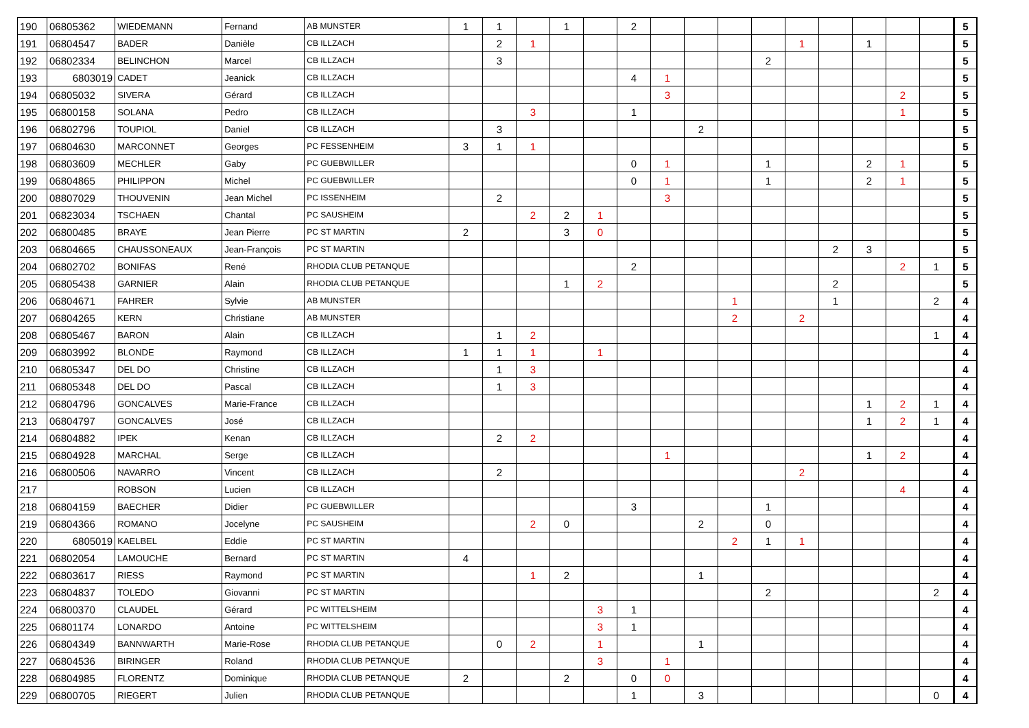| 190 | 06805362 | WIEDEMANN | Fernand | AB MUNSTER | 1 | 1 | | 1 | | 2 | | | | | | | | | | 5 |
| 191 | 06804547 | BADER | Danièle | CB ILLZACH | | 2 | 1 | | | | | | | | 1 | | 1 | | | 5 |
| 192 | 06802334 | BELINCHON | Marcel | CB ILLZACH | | 3 | | | | | | | | 2 | | | | | | 5 |
| 193 | 6803019 | CADET | Jeanick | CB ILLZACH | | | | | | 4 | 1 | | | | | | | | | 5 |
| 194 | 06805032 | SIVERA | Gérard | CB ILLZACH | | | | | | | 3 | | | | | | | 2 | | 5 |
| 195 | 06800158 | SOLANA | Pedro | CB ILLZACH | | | 3 | | | 1 | | | | | | | | 1 | | 5 |
| 196 | 06802796 | TOUPIOL | Daniel | CB ILLZACH | | 3 | | | | | | 2 | | | | | | | | 5 |
| 197 | 06804630 | MARCONNET | Georges | PC FESSENHEIM | 3 | 1 | 1 | | | | | | | | | | | | | 5 |
| 198 | 06803609 | MECHLER | Gaby | PC GUEBWILLER | | | | | | 0 | 1 | | | 1 | | | 2 | 1 | | 5 |
| 199 | 06804865 | PHILIPPON | Michel | PC GUEBWILLER | | | | | | 0 | 1 | | | 1 | | | 2 | 1 | | 5 |
| 200 | 08807029 | THOUVENIN | Jean Michel | PC ISSENHEIM | | 2 | | | | | 3 | | | | | | | | | 5 |
| 201 | 06823034 | TSCHAEN | Chantal | PC SAUSHEIM | | | 2 | 2 | 1 | | | | | | | | | | | 5 |
| 202 | 06800485 | BRAYE | Jean Pierre | PC ST MARTIN | 2 | | | 3 | 0 | | | | | | | | | | | 5 |
| 203 | 06804665 | CHAUSSONEAUX | Jean-François | PC ST MARTIN | | | | | | | | | | | | 2 | 3 | | | 5 |
| 204 | 06802702 | BONIFAS | René | RHODIA CLUB PETANQUE | | | | | | 2 | | | | | | | | 2 | 1 | 5 |
| 205 | 06805438 | GARNIER | Alain | RHODIA CLUB PETANQUE | | | | 1 | 2 | | | | | | | 2 | | | | 5 |
| 206 | 06804671 | FAHRER | Sylvie | AB MUNSTER | | | | | | | | | 1 | | | 1 | | | 2 | 4 |
| 207 | 06804265 | KERN | Christiane | AB MUNSTER | | | | | | | | | 2 | | 2 | | | | | 4 |
| 208 | 06805467 | BARON | Alain | CB ILLZACH | | 1 | 2 | | | | | | | | | | | | 1 | 4 |
| 209 | 06803992 | BLONDE | Raymond | CB ILLZACH | 1 | 1 | 1 | | 1 | | | | | | | | | | | 4 |
| 210 | 06805347 | DEL DO | Christine | CB ILLZACH | | 1 | 3 | | | | | | | | | | | | | 4 |
| 211 | 06805348 | DEL DO | Pascal | CB ILLZACH | | 1 | 3 | | | | | | | | | | | | | 4 |
| 212 | 06804796 | GONCALVES | Marie-France | CB ILLZACH | | | | | | | | | | | | | 1 | 2 | 1 | 4 |
| 213 | 06804797 | GONCALVES | José | CB ILLZACH | | | | | | | | | | | | | 1 | 2 | 1 | 4 |
| 214 | 06804882 | IPEK | Kenan | CB ILLZACH | | 2 | 2 | | | | | | | | | | | | | 4 |
| 215 | 06804928 | MARCHAL | Serge | CB ILLZACH | | | | | | | 1 | | | | | | 1 | 2 | | 4 |
| 216 | 06800506 | NAVARRO | Vincent | CB ILLZACH | | 2 | | | | | | | | | 2 | | | | | 4 |
| 217 | | ROBSON | Lucien | CB ILLZACH | | | | | | | | | | | | | | 4 | | 4 |
| 218 | 06804159 | BAECHER | Didier | PC GUEBWILLER | | | | | | 3 | | | | 1 | | | | | | 4 |
| 219 | 06804366 | ROMANO | Jocelyne | PC SAUSHEIM | | | 2 | 0 | | | | 2 | | 0 | | | | | | 4 |
| 220 | 6805019 | KAELBEL | Eddie | PC ST MARTIN | | | | | | | | | 2 | 1 | 1 | | | | | 4 |
| 221 | 06802054 | LAMOUCHE | Bernard | PC ST MARTIN | 4 | | | | | | | | | | | | | | | 4 |
| 222 | 06803617 | RIESS | Raymond | PC ST MARTIN | | | 1 | 2 | | | | 1 | | | | | | | | 4 |
| 223 | 06804837 | TOLEDO | Giovanni | PC ST MARTIN | | | | | | | | | | 2 | | | | | 2 | 4 |
| 224 | 06800370 | CLAUDEL | Gérard | PC WITTELSHEIM | | | | | 3 | 1 | | | | | | | | | | 4 |
| 225 | 06801174 | LONARDO | Antoine | PC WITTELSHEIM | | | | | 3 | 1 | | | | | | | | | | 4 |
| 226 | 06804349 | BANNWARTH | Marie-Rose | RHODIA CLUB PETANQUE | | 0 | 2 | | 1 | | | 1 | | | | | | | | 4 |
| 227 | 06804536 | BIRINGER | Roland | RHODIA CLUB PETANQUE | | | | | 3 | | 1 | | | | | | | | | 4 |
| 228 | 06804985 | FLORENTZ | Dominique | RHODIA CLUB PETANQUE | 2 | | | 2 | | 0 | 0 | | | | | | | | | 4 |
| 229 | 06800705 | RIEGERT | Julien | RHODIA CLUB PETANQUE | | | | | | 1 | | 3 | | | | | | | 0 | 4 |